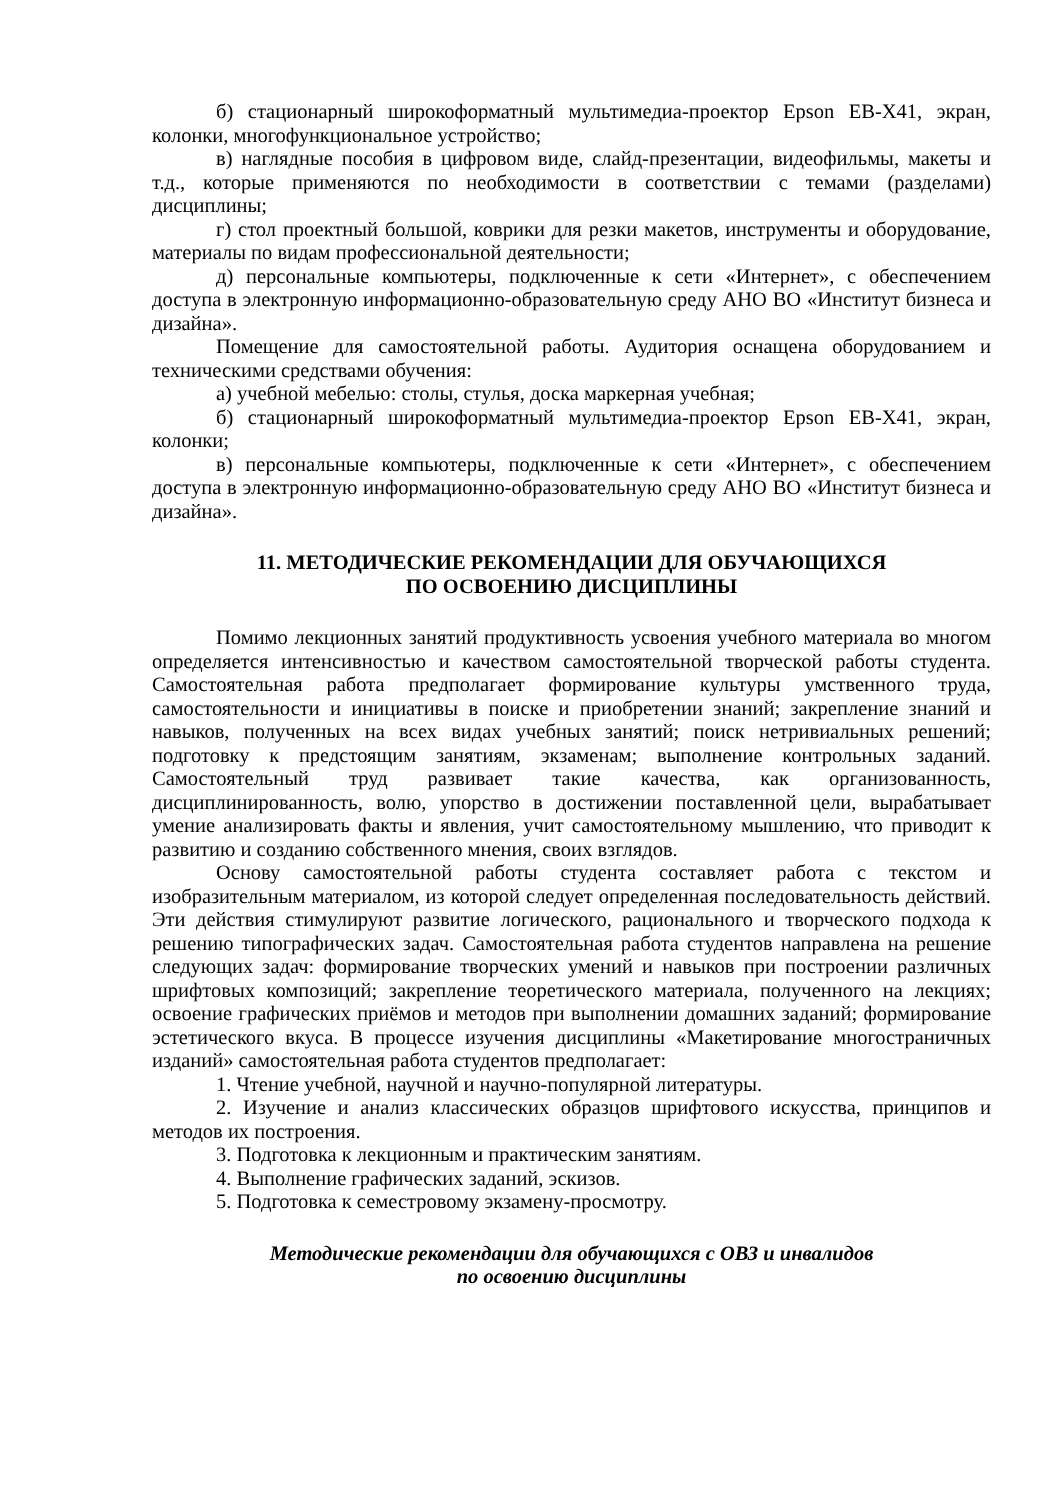б) стационарный широкоформатный мультимедиа-проектор Epson EB-X41, экран, колонки, многофункциональное устройство;
в) наглядные пособия в цифровом виде, слайд-презентации, видеофильмы, макеты и т.д., которые применяются по необходимости в соответствии с темами (разделами) дисциплины;
г) стол проектный большой, коврики для резки макетов, инструменты и оборудование, материалы по видам профессиональной деятельности;
д) персональные компьютеры, подключенные к сети «Интернет», с обеспечением доступа в электронную информационно-образовательную среду АНО ВО «Институт бизнеса и дизайна».
Помещение для самостоятельной работы. Аудитория оснащена оборудованием и техническими средствами обучения:
а) учебной мебелью: столы, стулья, доска маркерная учебная;
б) стационарный широкоформатный мультимедиа-проектор Epson EB-X41, экран, колонки;
в) персональные компьютеры, подключенные к сети «Интернет», с обеспечением доступа в электронную информационно-образовательную среду АНО ВО «Институт бизнеса и дизайна».
11. МЕТОДИЧЕСКИЕ РЕКОМЕНДАЦИИ ДЛЯ ОБУЧАЮЩИХСЯ
ПО ОСВОЕНИЮ ДИСЦИПЛИНЫ
Помимо лекционных занятий продуктивность усвоения учебного материала во многом определяется интенсивностью и качеством самостоятельной творческой работы студента. Самостоятельная работа предполагает формирование культуры умственного труда, самостоятельности и инициативы в поиске и приобретении знаний; закрепление знаний и навыков, полученных на всех видах учебных занятий; поиск нетривиальных решений; подготовку к предстоящим занятиям, экзаменам; выполнение контрольных заданий. Самостоятельный труд развивает такие качества, как организованность, дисциплинированность, волю, упорство в достижении поставленной цели, вырабатывает умение анализировать факты и явления, учит самостоятельному мышлению, что приводит к развитию и созданию собственного мнения, своих взглядов.
Основу самостоятельной работы студента составляет работа с текстом и изобразительным материалом, из которой следует определенная последовательность действий. Эти действия стимулируют развитие логического, рационального и творческого подхода к решению типографических задач. Самостоятельная работа студентов направлена на решение следующих задач: формирование творческих умений и навыков при построении различных шрифтовых композиций; закрепление теоретического материала, полученного на лекциях; освоение графических приёмов и методов при выполнении домашних заданий; формирование эстетического вкуса. В процессе изучения дисциплины «Макетирование многостраничных изданий» самостоятельная работа студентов предполагает:
1. Чтение учебной, научной и научно-популярной литературы.
2. Изучение и анализ классических образцов шрифтового искусства, принципов и методов их построения.
3. Подготовка к лекционным и практическим занятиям.
4. Выполнение графических заданий, эскизов.
5. Подготовка к семестровому экзамену-просмотру.
Методические рекомендации для обучающихся с ОВЗ и инвалидов
по освоению дисциплины